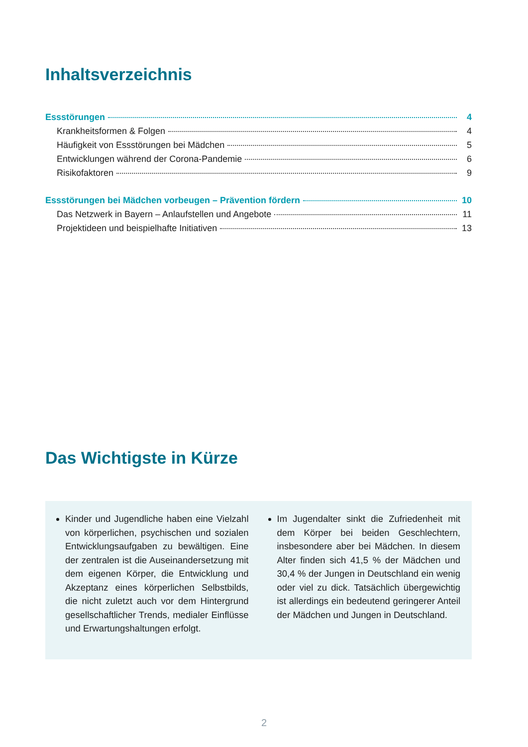Inhaltsverzeichnis
Essstörungen 4
Krankheitsformen & Folgen 4
Häufigkeit von Essstörungen bei Mädchen 5
Entwicklungen während der Corona-Pandemie 6
Risikofaktoren 9
Essstörungen bei Mädchen vorbeugen – Prävention fördern 10
Das Netzwerk in Bayern – Anlaufstellen und Angebote 11
Projektideen und beispielhafte Initiativen 13
Das Wichtigste in Kürze
Kinder und Jugendliche haben eine Vielzahl von körperlichen, psychischen und sozialen Entwicklungsaufgaben zu bewältigen. Eine der zentralen ist die Auseinandersetzung mit dem eigenen Körper, die Entwicklung und Akzeptanz eines körperlichen Selbstbilds, die nicht zuletzt auch vor dem Hintergrund gesellschaftlicher Trends, medialer Einflüsse und Erwartungshaltungen erfolgt.
Im Jugendalter sinkt die Zufriedenheit mit dem Körper bei beiden Geschlechtern, insbesondere aber bei Mädchen. In diesem Alter finden sich 41,5 % der Mädchen und 30,4 % der Jungen in Deutschland ein wenig oder viel zu dick. Tatsächlich übergewichtig ist allerdings ein bedeutend geringerer Anteil der Mädchen und Jungen in Deutschland.
2